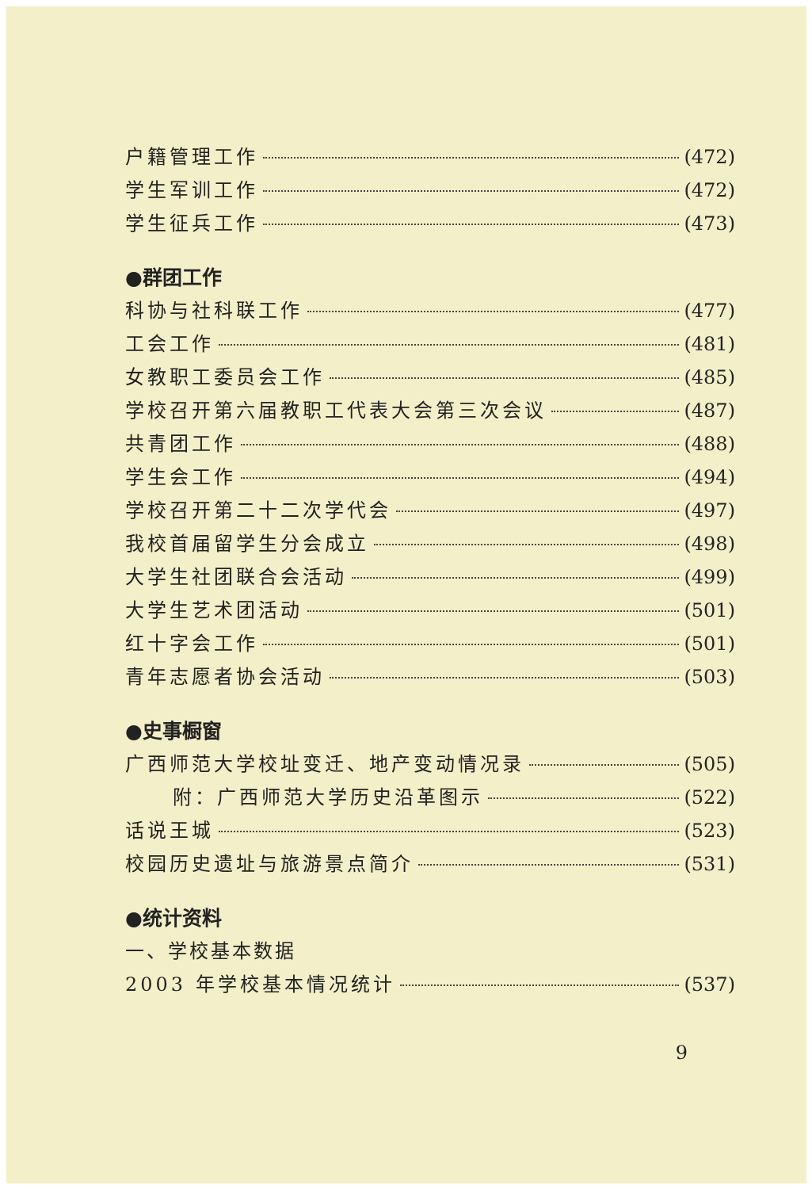户籍管理工作 (472)
学生军训工作 (472)
学生征兵工作 (473)
●群团工作
科协与社科联工作 (477)
工会工作 (481)
女教职工委员会工作 (485)
学校召开第六届教职工代表大会第三次会议 (487)
共青团工作 (488)
学生会工作 (494)
学校召开第二十二次学代会 (497)
我校首届留学生分会成立 (498)
大学生社团联合会活动 (499)
大学生艺术团活动 (501)
红十字会工作 (501)
青年志愿者协会活动 (503)
●史事橱窗
广西师范大学校址变迁、地产变动情况录 (505)
附：广西师范大学历史沿革图示 (522)
话说王城 (523)
校园历史遗址与旅游景点简介 (531)
●统计资料
一、学校基本数据
2003 年学校基本情况统计 (537)
9